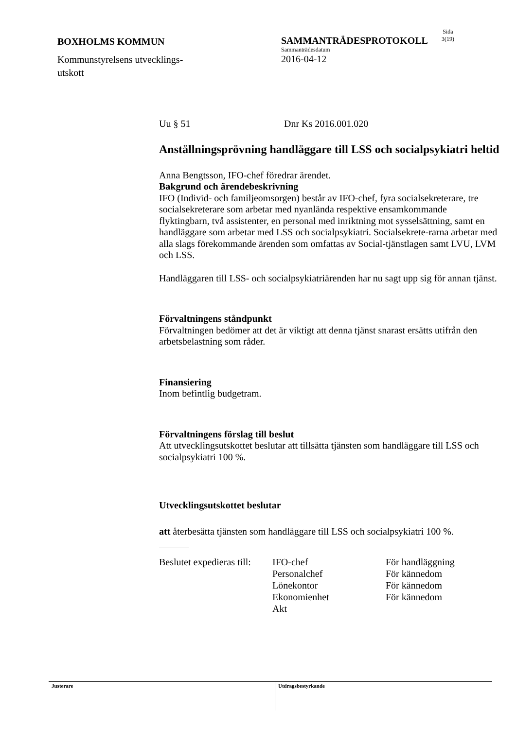BOXHOLMS KOMMUN
Kommunstyrelsens utvecklings-
utskott
SAMMANTRÄDESPROTOKOLL
Sammanträdesdatum
2016-04-12
Sida
3(19)
Uu § 51 Dnr Ks 2016.001.020
Anställningsprövning handläggare till LSS och socialpsykiatri heltid
Anna Bengtsson, IFO-chef föredrar ärendet.
Bakgrund och ärendebeskrivning
IFO (Individ- och familjeomsorgen) består av IFO-chef, fyra socialsekreterare, tre socialsekreterare som arbetar med nyanlända respektive ensamkommande flyktingbarn, två assistenter, en personal med inriktning mot sysselsättning, samt en handläggare som arbetar med LSS och socialpsykiatri. Socialsekrete-rarna arbetar med alla slags förekommande ärenden som omfattas av Social-tjänstlagen samt LVU, LVM och LSS.
Handläggaren till LSS- och socialpsykiatriärenden har nu sagt upp sig för annan tjänst.
Förvaltningens ståndpunkt
Förvaltningen bedömer att det är viktigt att denna tjänst snarast ersätts utifrån den arbetsbelastning som råder.
Finansiering
Inom befintlig budgetram.
Förvaltningens förslag till beslut
Att utvecklingsutskottet beslutar att tillsätta tjänsten som handläggare till LSS och socialpsykiatri 100 %.
Utvecklingsutskottet beslutar
att återbesätta tjänsten som handläggare till LSS och socialpsykiatri 100 %.
| Beslutet expedieras till: | IFO-chef | För handläggning |
| | Personalchef | För kännedom |
| | Lönekontor | För kännedom |
| | Ekonomienhet | För kännedom |
| | Akt | |
Justerare Utdragsbestyrkande